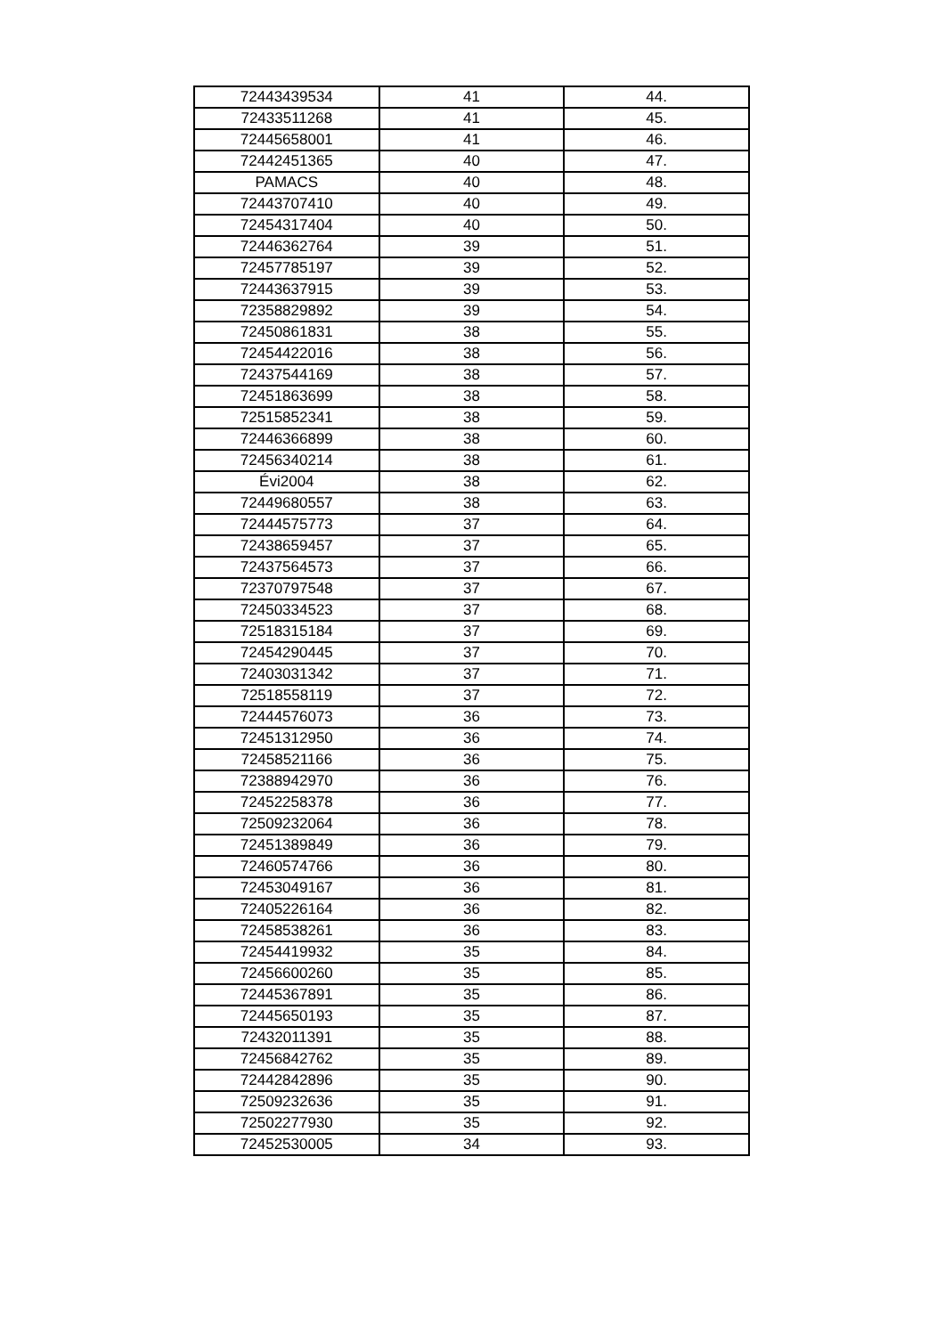| 72443439534 | 41 | 44. |
| 72433511268 | 41 | 45. |
| 72445658001 | 41 | 46. |
| 72442451365 | 40 | 47. |
| PAMACS | 40 | 48. |
| 72443707410 | 40 | 49. |
| 72454317404 | 40 | 50. |
| 72446362764 | 39 | 51. |
| 72457785197 | 39 | 52. |
| 72443637915 | 39 | 53. |
| 72358829892 | 39 | 54. |
| 72450861831 | 38 | 55. |
| 72454422016 | 38 | 56. |
| 72437544169 | 38 | 57. |
| 72451863699 | 38 | 58. |
| 72515852341 | 38 | 59. |
| 72446366899 | 38 | 60. |
| 72456340214 | 38 | 61. |
| Évi2004 | 38 | 62. |
| 72449680557 | 38 | 63. |
| 72444575773 | 37 | 64. |
| 72438659457 | 37 | 65. |
| 72437564573 | 37 | 66. |
| 72370797548 | 37 | 67. |
| 72450334523 | 37 | 68. |
| 72518315184 | 37 | 69. |
| 72454290445 | 37 | 70. |
| 72403031342 | 37 | 71. |
| 72518558119 | 37 | 72. |
| 72444576073 | 36 | 73. |
| 72451312950 | 36 | 74. |
| 72458521166 | 36 | 75. |
| 72388942970 | 36 | 76. |
| 72452258378 | 36 | 77. |
| 72509232064 | 36 | 78. |
| 72451389849 | 36 | 79. |
| 72460574766 | 36 | 80. |
| 72453049167 | 36 | 81. |
| 72405226164 | 36 | 82. |
| 72458538261 | 36 | 83. |
| 72454419932 | 35 | 84. |
| 72456600260 | 35 | 85. |
| 72445367891 | 35 | 86. |
| 72445650193 | 35 | 87. |
| 72432011391 | 35 | 88. |
| 72456842762 | 35 | 89. |
| 72442842896 | 35 | 90. |
| 72509232636 | 35 | 91. |
| 72502277930 | 35 | 92. |
| 72452530005 | 34 | 93. |